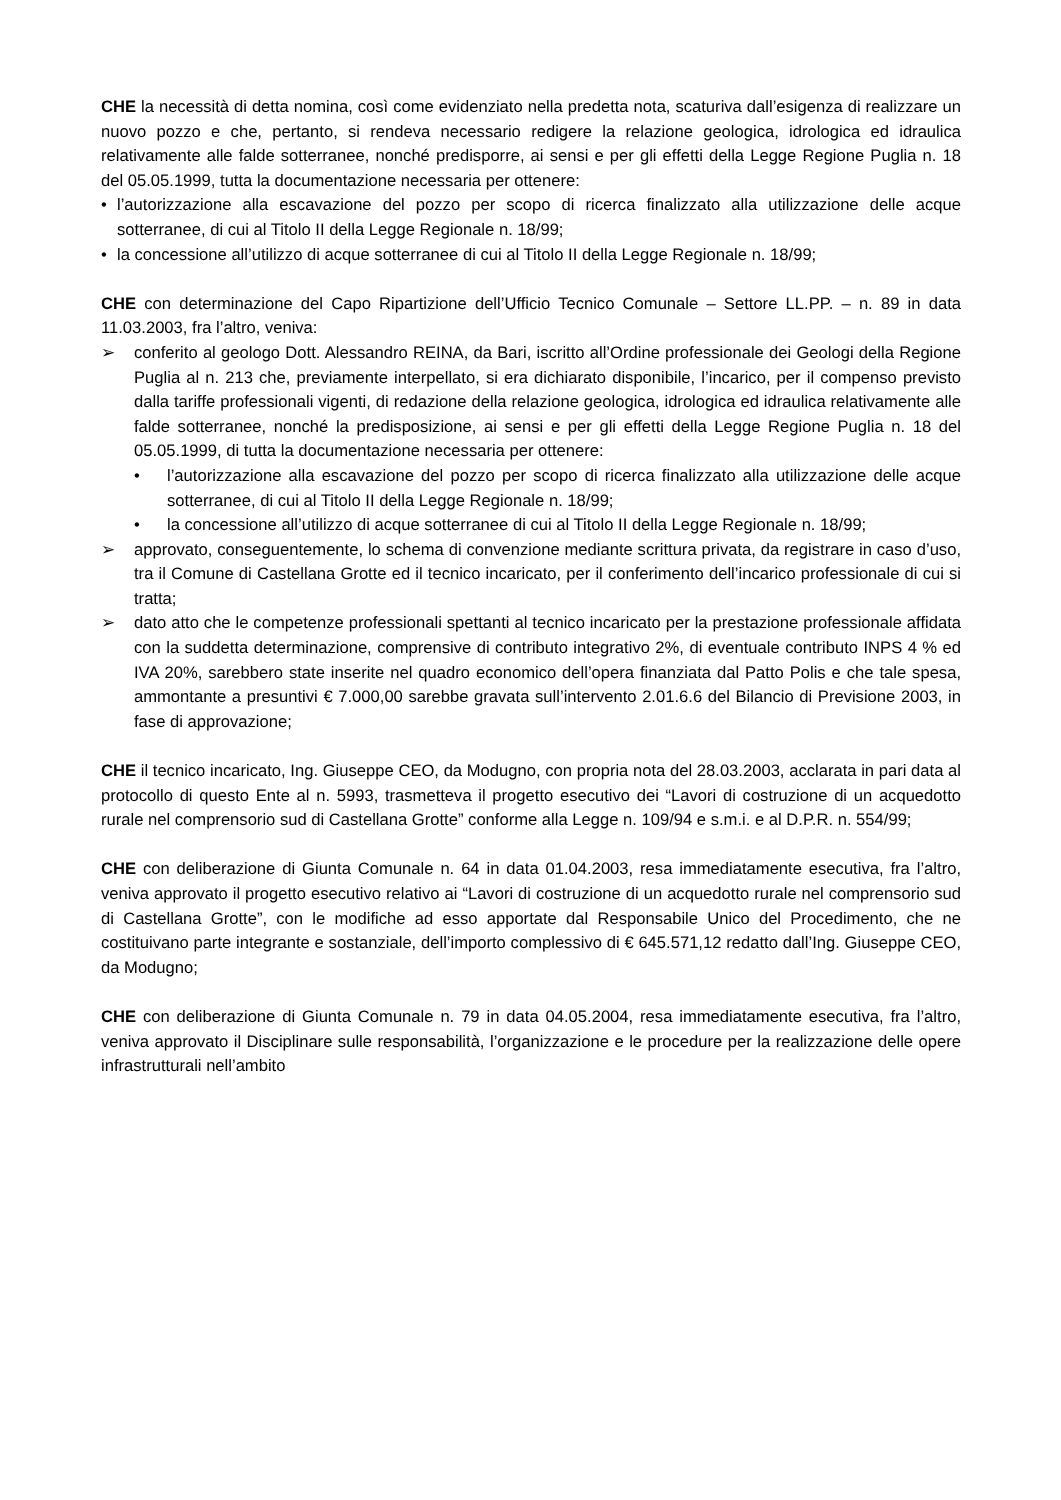CHE la necessità di detta nomina, così come evidenziato nella predetta nota, scaturiva dall’esigenza di realizzare un nuovo pozzo e che, pertanto, si rendeva necessario redigere la relazione geologica, idrologica ed idraulica relativamente alle falde sotterranee, nonché predisporre, ai sensi e per gli effetti della Legge Regione Puglia n. 18 del 05.05.1999, tutta la documentazione necessaria per ottenere:
• l’autorizzazione alla escavazione del pozzo per scopo di ricerca finalizzato alla utilizzazione delle acque sotterranee, di cui al Titolo II della Legge Regionale n. 18/99;
• la concessione all’utilizzo di acque sotterranee di cui al Titolo II della Legge Regionale n. 18/99;
CHE con determinazione del Capo Ripartizione dell’Ufficio Tecnico Comunale – Settore LL.PP. – n. 89 in data 11.03.2003, fra l’altro, veniva:
➢ conferito al geologo Dott. Alessandro REINA, da Bari, iscritto all’Ordine professionale dei Geologi della Regione Puglia al n. 213 che, previamente interpellato, si era dichiarato disponibile, l’incarico, per il compenso previsto dalla tariffe professionali vigenti, di redazione della relazione geologica, idrologica ed idraulica relativamente alle falde sotterranee, nonché la predisposizione, ai sensi e per gli effetti della Legge Regione Puglia n. 18 del 05.05.1999, di tutta la documentazione necessaria per ottenere:
• l’autorizzazione alla escavazione del pozzo per scopo di ricerca finalizzato alla utilizzazione delle acque sotterranee, di cui al Titolo II della Legge Regionale n. 18/99;
• la concessione all’utilizzo di acque sotterranee di cui al Titolo II della Legge Regionale n. 18/99;
➢ approvato, conseguentemente, lo schema di convenzione mediante scrittura privata, da registrare in caso d’uso, tra il Comune di Castellana Grotte ed il tecnico incaricato, per il conferimento dell’incarico professionale di cui si tratta;
➢ dato atto che le competenze professionali spettanti al tecnico incaricato per la prestazione professionale affidata con la suddetta determinazione, comprensive di contributo integrativo 2%, di eventuale contributo INPS 4 % ed IVA 20%, sarebbero state inserite nel quadro economico dell’opera finanziata dal Patto Polis e che tale spesa, ammontante a presuntivi € 7.000,00 sarebbe gravata sull’intervento 2.01.6.6 del Bilancio di Previsione 2003, in fase di approvazione;
CHE il tecnico incaricato, Ing. Giuseppe CEO, da Modugno, con propria nota del 28.03.2003, acclarata in pari data al protocollo di questo Ente al n. 5993, trasmetteva il progetto esecutivo dei “Lavori di costruzione di un acquedotto rurale nel comprensorio sud di Castellana Grotte” conforme alla Legge n. 109/94 e s.m.i. e al D.P.R. n. 554/99;
CHE con deliberazione di Giunta Comunale n. 64 in data 01.04.2003, resa immediatamente esecutiva, fra l’altro, veniva approvato il progetto esecutivo relativo ai “Lavori di costruzione di un acquedotto rurale nel comprensorio sud di Castellana Grotte”, con le modifiche ad esso apportate dal Responsabile Unico del Procedimento, che ne costituivano parte integrante e sostanziale, dell’importo complessivo di € 645.571,12 redatto dall’Ing. Giuseppe CEO, da Modugno;
CHE con deliberazione di Giunta Comunale n. 79 in data 04.05.2004, resa immediatamente esecutiva, fra l’altro, veniva approvato il Disciplinare sulle responsabilità, l’organizzazione e le procedure per la realizzazione delle opere infrastrutturali nell’ambito